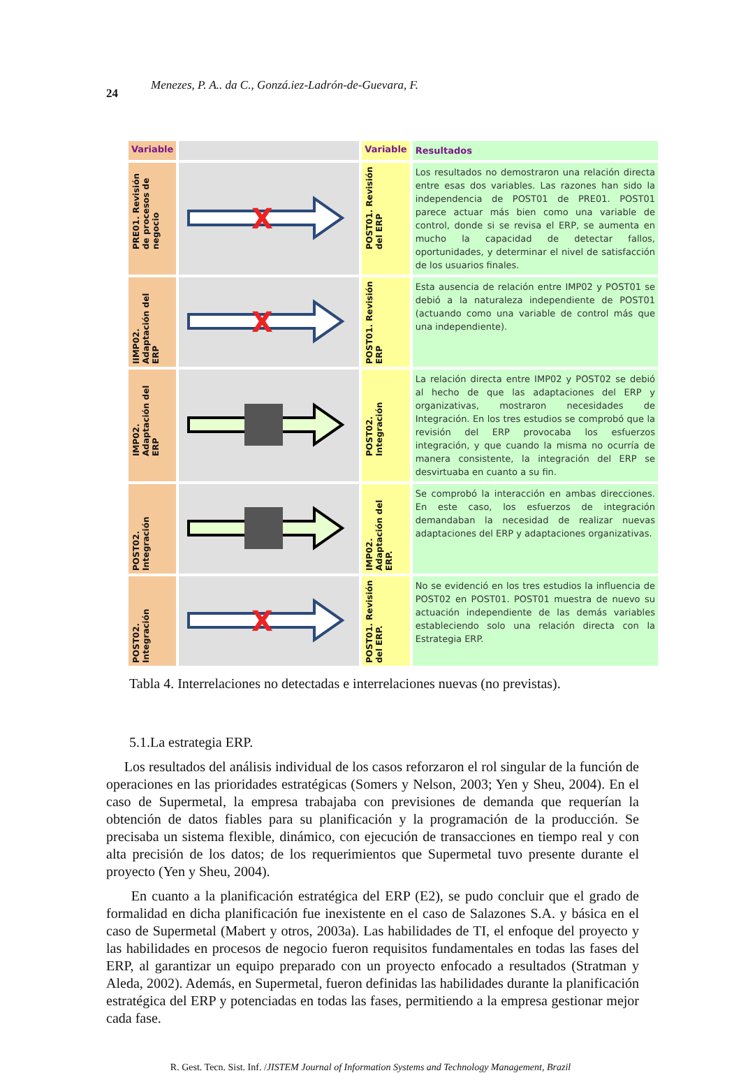24 Menezes, P. A.. da C., Gonzá.iez-Ladrón-de-Guevara, F.
| Variable | | Variable | Resultados |
| --- | --- | --- | --- |
| PRE01. Revisión de procesos de negocio | X | POST01. Revisión del ERP | Los resultados no demostraron una relación directa entre esas dos variables. Las razones han sido la independencia de POST01 de PRE01. POST01 parece actuar más bien como una variable de control, donde si se revisa el ERP, se aumenta en mucho la capacidad de detectar fallos, oportunidades, y determinar el nivel de satisfacción de los usuarios finales. |
| IIMP02. Adaptación del ERP | X | POST01. Revisión ERP | Esta ausencia de relación entre IMP02 y POST01 se debió a la naturaleza independiente de POST01 (actuando como una variable de control más que una independiente). |
| IMP02. Adaptación del ERP | | POST02. Integración | La relación directa entre IMP02 y POST02 se debió al hecho de que las adaptaciones del ERP y organizativas, mostraron necesidades de Integración. En los tres estudios se comprobó que la revisión del ERP provocaba los esfuerzos integración, y que cuando la misma no ocurría de manera consistente, la integración del ERP se desvirtuaba en cuanto a su fin. |
| POST02. Integración | | IMP02. Adaptación del ERP. | Se comprobó la interacción en ambas direcciones. En este caso, los esfuerzos de integración demandaban la necesidad de realizar nuevas adaptaciones del ERP y adaptaciones organizativas. |
| POST02. Integración | X | POST01. Revisión del ERP. | No se evidenció en los tres estudios la influencia de POST02 en POST01. POST01 muestra de nuevo su actuación independiente de las demás variables estableciendo solo una relación directa con la Estrategia ERP. |
Tabla 4. Interrelaciones no detectadas e interrelaciones nuevas (no previstas).
5.1.La estrategia ERP.
Los resultados del análisis individual de los casos reforzaron el rol singular de la función de operaciones en las prioridades estratégicas (Somers y Nelson, 2003; Yen y Sheu, 2004). En el caso de Supermetal, la empresa trabajaba con previsiones de demanda que requerían la obtención de datos fiables para su planificación y la programación de la producción. Se precisaba un sistema flexible, dinámico, con ejecución de transacciones en tiempo real y con alta precisión de los datos; de los requerimientos que Supermetal tuvo presente durante el proyecto (Yen y Sheu, 2004).
En cuanto a la planificación estratégica del ERP (E2), se pudo concluir que el grado de formalidad en dicha planificación fue inexistente en el caso de Salazones S.A. y básica en el caso de Supermetal (Mabert y otros, 2003a). Las habilidades de TI, el enfoque del proyecto y las habilidades en procesos de negocio fueron requisitos fundamentales en todas las fases del ERP, al garantizar un equipo preparado con un proyecto enfocado a resultados (Stratman y Aleda, 2002). Además, en Supermetal, fueron definidas las habilidades durante la planificación estratégica del ERP y potenciadas en todas las fases, permitiendo a la empresa gestionar mejor cada fase.
R. Gest. Tecn. Sist. Inf. /JISTEM Journal of Information Systems and Technology Management, Brazil